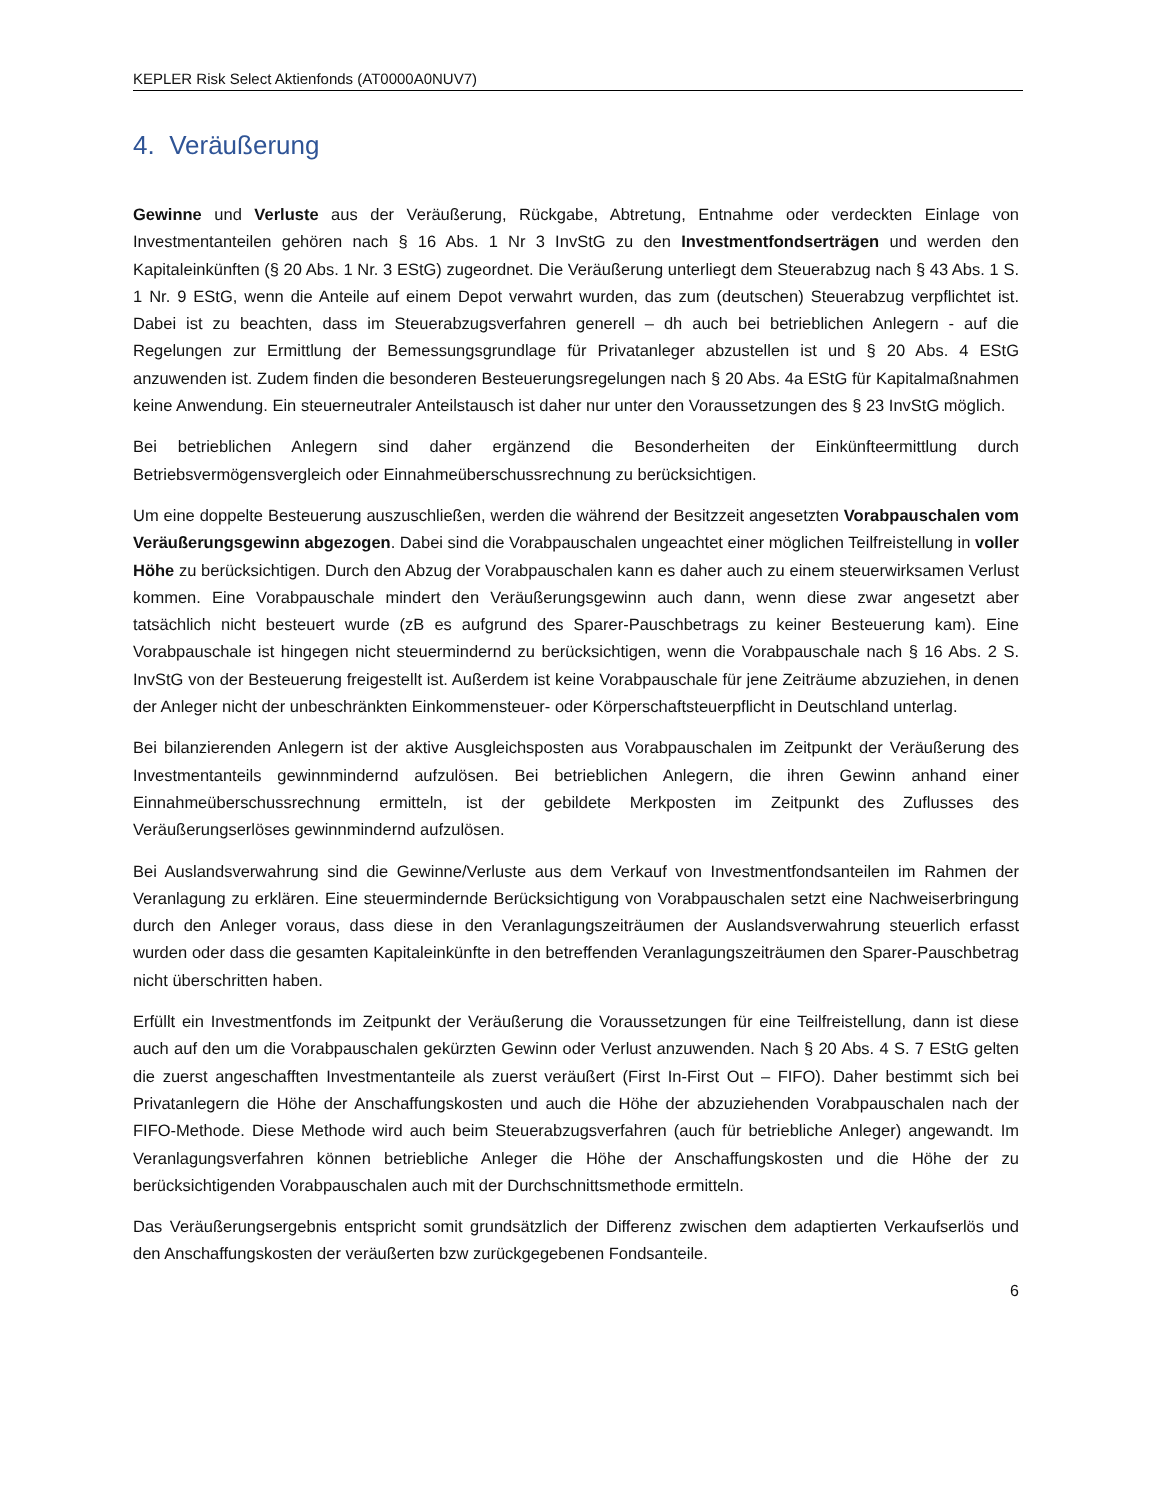KEPLER Risk Select Aktienfonds (AT0000A0NUV7)
4. Veräußerung
Gewinne und Verluste aus der Veräußerung, Rückgabe, Abtretung, Entnahme oder verdeckten Einlage von Investmentanteilen gehören nach § 16 Abs. 1 Nr 3 InvStG zu den Investmentfondserträgen und werden den Kapitaleinkünften (§ 20 Abs. 1 Nr. 3 EStG) zugeordnet. Die Veräußerung unterliegt dem Steuerabzug nach § 43 Abs. 1 S. 1 Nr. 9 EStG, wenn die Anteile auf einem Depot verwahrt wurden, das zum (deutschen) Steuerabzug verpflichtet ist. Dabei ist zu beachten, dass im Steuerabzugsverfahren generell – dh auch bei betrieblichen Anlegern - auf die Regelungen zur Ermittlung der Bemessungsgrundlage für Privatanleger abzustellen ist und § 20 Abs. 4 EStG anzuwenden ist. Zudem finden die besonderen Besteuerungsregelungen nach § 20 Abs. 4a EStG für Kapitalmaßnahmen keine Anwendung. Ein steuerneutraler Anteilstausch ist daher nur unter den Voraussetzungen des § 23 InvStG möglich.
Bei betrieblichen Anlegern sind daher ergänzend die Besonderheiten der Einkünfteermittlung durch Betriebsvermögensvergleich oder Einnahmeüberschussrechnung zu berücksichtigen.
Um eine doppelte Besteuerung auszuschließen, werden die während der Besitzzeit angesetzten Vorabpauschalen vom Veräußerungsgewinn abgezogen. Dabei sind die Vorabpauschalen ungeachtet einer möglichen Teilfreistellung in voller Höhe zu berücksichtigen. Durch den Abzug der Vorabpauschalen kann es daher auch zu einem steuerwirksamen Verlust kommen. Eine Vorabpauschale mindert den Veräußerungsgewinn auch dann, wenn diese zwar angesetzt aber tatsächlich nicht besteuert wurde (zB es aufgrund des Sparer-Pauschbetrags zu keiner Besteuerung kam). Eine Vorabpauschale ist hingegen nicht steuermindernd zu berücksichtigen, wenn die Vorabpauschale nach § 16 Abs. 2 S. InvStG von der Besteuerung freigestellt ist. Außerdem ist keine Vorabpauschale für jene Zeiträume abzuziehen, in denen der Anleger nicht der unbeschränkten Einkommensteuer- oder Körperschaftsteuerpflicht in Deutschland unterlag.
Bei bilanzierenden Anlegern ist der aktive Ausgleichsposten aus Vorabpauschalen im Zeitpunkt der Veräußerung des Investmentanteils gewinnmindernd aufzulösen. Bei betrieblichen Anlegern, die ihren Gewinn anhand einer Einnahmeüberschussrechnung ermitteln, ist der gebildete Merkposten im Zeitpunkt des Zuflusses des Veräußerungserlöses gewinnmindernd aufzulösen.
Bei Auslandsverwahrung sind die Gewinne/Verluste aus dem Verkauf von Investmentfondsanteilen im Rahmen der Veranlagung zu erklären. Eine steuermindernde Berücksichtigung von Vorabpauschalen setzt eine Nachweiserbringung durch den Anleger voraus, dass diese in den Veranlagungszeiträumen der Auslandsverwahrung steuerlich erfasst wurden oder dass die gesamten Kapitaleinkünfte in den betreffenden Veranlagungszeiträumen den Sparer-Pauschbetrag nicht überschritten haben.
Erfüllt ein Investmentfonds im Zeitpunkt der Veräußerung die Voraussetzungen für eine Teilfreistellung, dann ist diese auch auf den um die Vorabpauschalen gekürzten Gewinn oder Verlust anzuwenden. Nach § 20 Abs. 4 S. 7 EStG gelten die zuerst angeschafften Investmentanteile als zuerst veräußert (First In-First Out – FIFO). Daher bestimmt sich bei Privatanlegern die Höhe der Anschaffungskosten und auch die Höhe der abzuziehenden Vorabpauschalen nach der FIFO-Methode. Diese Methode wird auch beim Steuerabzugsverfahren (auch für betriebliche Anleger) angewandt. Im Veranlagungsverfahren können betriebliche Anleger die Höhe der Anschaffungskosten und die Höhe der zu berücksichtigenden Vorabpauschalen auch mit der Durchschnittsmethode ermitteln.
Das Veräußerungsergebnis entspricht somit grundsätzlich der Differenz zwischen dem adaptierten Verkaufserlös und den Anschaffungskosten der veräußerten bzw zurückgegebenen Fondsanteile.
6